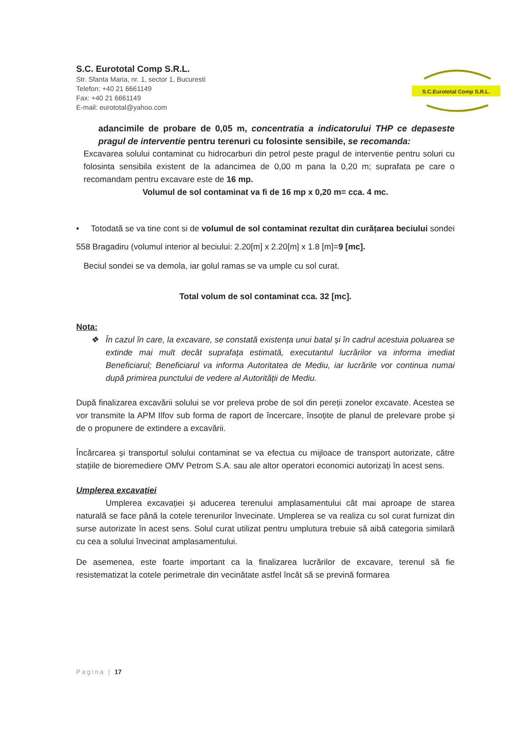S.C. Eurototal Comp S.R.L.
Str. Sfanta Maria, nr. 1, sector 1, Bucuresti
Telefon: +40 21 6661149
Fax: +40 21 6661149
E-mail: eurototal@yahoo.com
S.C.Eurototal Comp S.R.L.
adancimile de probare de 0,05 m, concentratia a indicatorului THP ce depaseste pragul de interventie pentru terenuri cu folosinte sensibile, se recomanda:
Excavarea solului contaminat cu hidrocarburi din petrol peste pragul de interventie pentru soluri cu folosinta sensibila existent de la adancimea de 0,00 m pana la 0,20 m; suprafata pe care o recomandam pentru excavare este de 16 mp.
Volumul de sol contaminat va fi de 16 mp x 0,20 m= cca. 4 mc.
• Totodată se va tine cont si de volumul de sol contaminat rezultat din curățarea beciului sondei 558 Bragadiru (volumul interior al beciului: 2.20[m] x 2.20[m] x 1.8 [m]=9 [mc].
Beciul sondei se va demola, iar golul ramas se va umple cu sol curat.
Total volum de sol contaminat cca. 32 [mc].
Nota:
❖ În cazul în care, la excavare, se constată existența unui batal și în cadrul acestuia poluarea se extinde mai mult decât suprafața estimată, executantul lucrărilor va informa imediat Beneficiarul; Beneficiarul va informa Autoritatea de Mediu, iar lucrările vor continua numai după primirea punctului de vedere al Autorității de Mediu.
După finalizarea excavării solului se vor preleva probe de sol din pereții zonelor excavate. Acestea se vor transmite la APM Ilfov sub forma de raport de încercare, însoțite de planul de prelevare probe și de o propunere de extindere a excavării.
Încărcarea și transportul solului contaminat se va efectua cu mijloace de transport autorizate, către stațiile de bioremediere OMV Petrom S.A. sau ale altor operatori economici autorizați în acest sens.
Umplerea excavației
Umplerea excavației și aducerea terenului amplasamentului cât mai aproape de starea naturală se face până la cotele terenurilor învecinate. Umplerea se va realiza cu sol curat furnizat din surse autorizate în acest sens. Solul curat utilizat pentru umplutura trebuie să aibă categoria similară cu cea a solului învecinat amplasamentului.
De asemenea, este foarte important ca la finalizarea lucrărilor de excavare, terenul să fie resistematizat la cotele perimetrale din vecinătate astfel încât să se prevină formarea
Pagina | 17